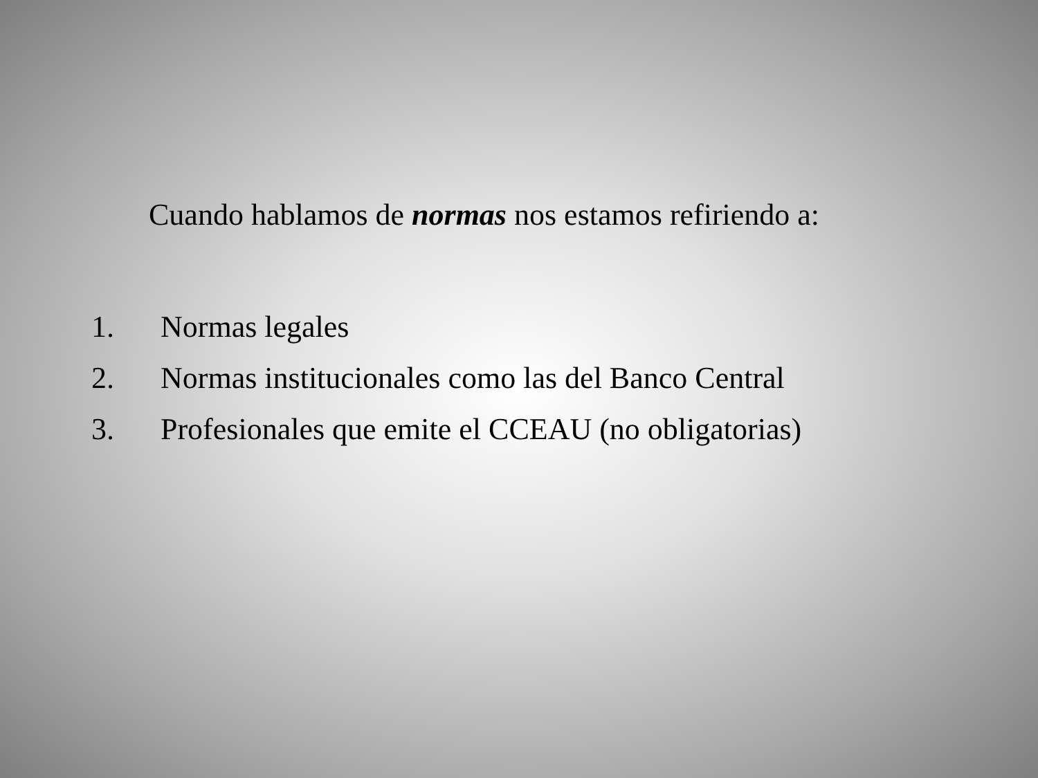Cuando hablamos de normas nos estamos refiriendo a:
1. Normas legales
2. Normas institucionales como las del Banco Central
3. Profesionales que emite el CCEAU (no obligatorias)